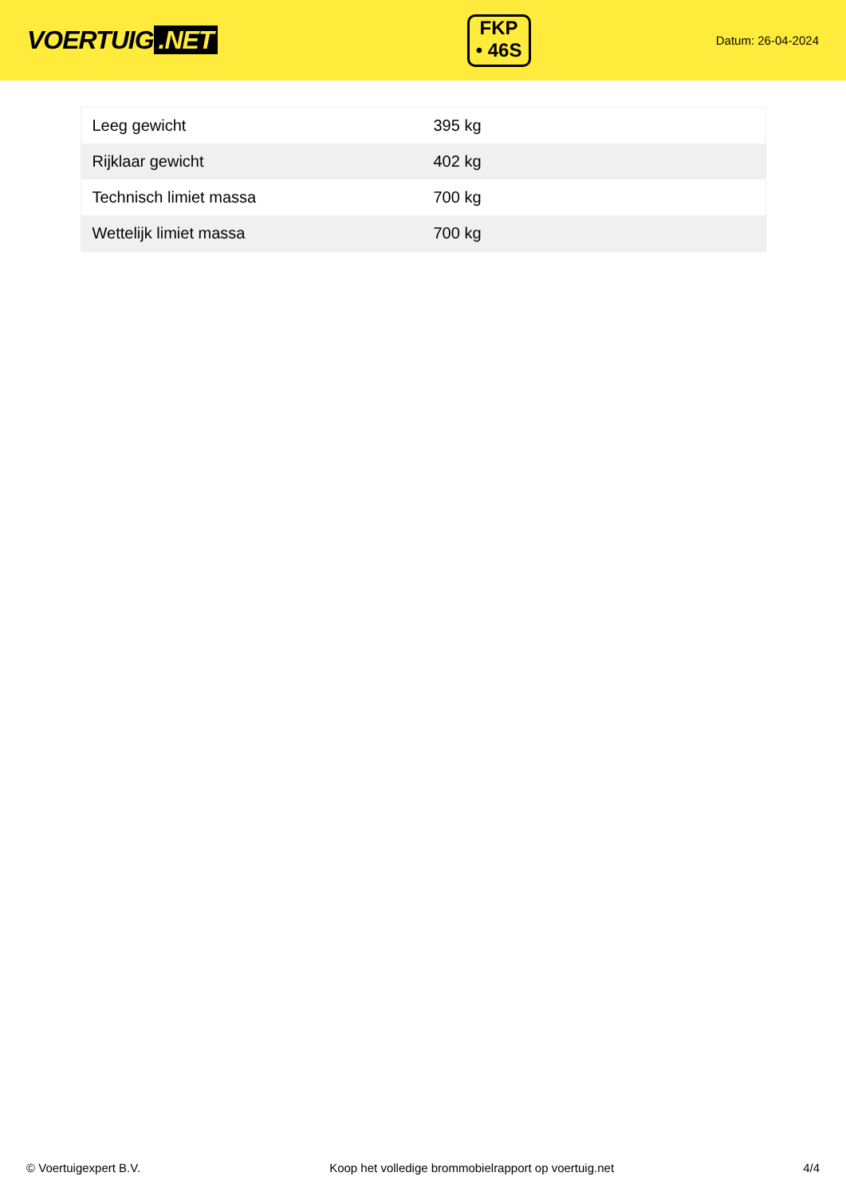VOERTUIG.NET
FKP
• 46S
Datum: 26-04-2024
| Leeg gewicht | 395 kg |
| Rijklaar gewicht | 402 kg |
| Technisch limiet massa | 700 kg |
| Wettelijk limiet massa | 700 kg |
© Voertuigexpert B.V. Koop het volledige brommobielrapport op voertuig.net 4/4